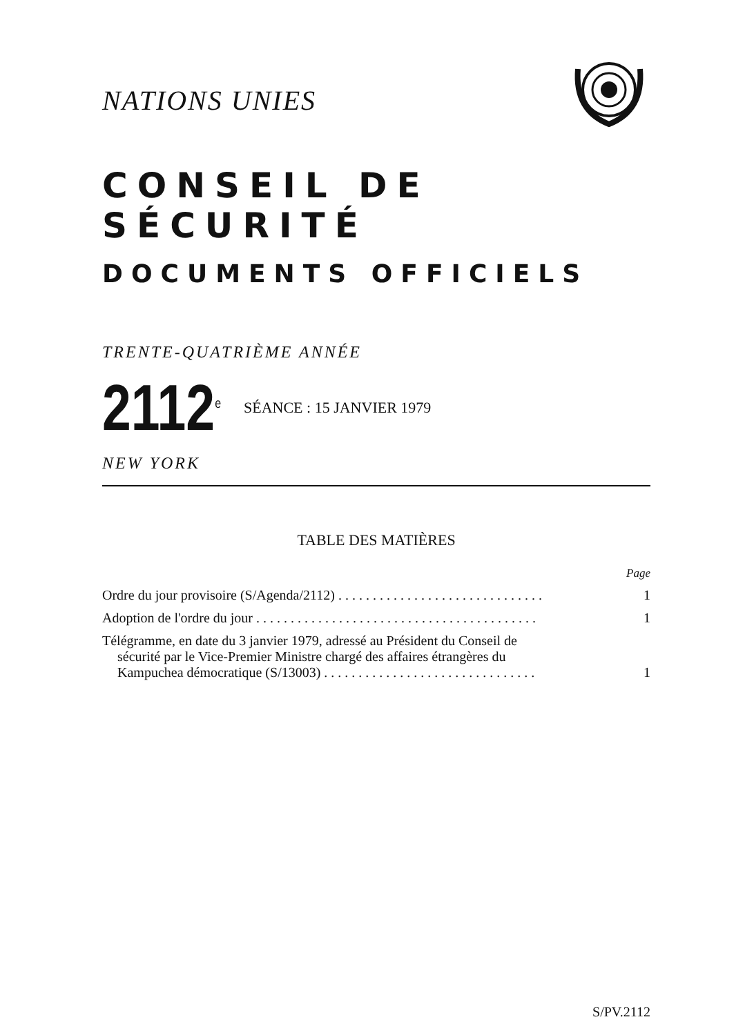NATIONS UNIES
CONSEIL DE SÉCURITÉ
DOCUMENTS OFFICIELS
TRENTE-QUATRIÈME ANNÉE
2112<sup>e</sup>
SÉANCE : 15 JANVIER 1979
NEW YORK
TABLE DES MATIÈRES
Page
Ordre du jour provisoire (S/Agenda/2112) . . . . . . . . . . . . . . . . . . . . . . . . . . . . . .
1
Adoption de l'ordre du jour . . . . . . . . . . . . . . . . . . . . . . . . . . . . . . . . . . . . . . . . .
1
Télégramme, en date du 3 janvier 1979, adressé au Président du Conseil de
sécurité par le Vice-Premier Ministre chargé des affaires étrangères du
Kampuchea démocratique (S/13003) . . . . . . . . . . . . . . . . . . . . . . . . . . . . . . .
1
S/PV.2112